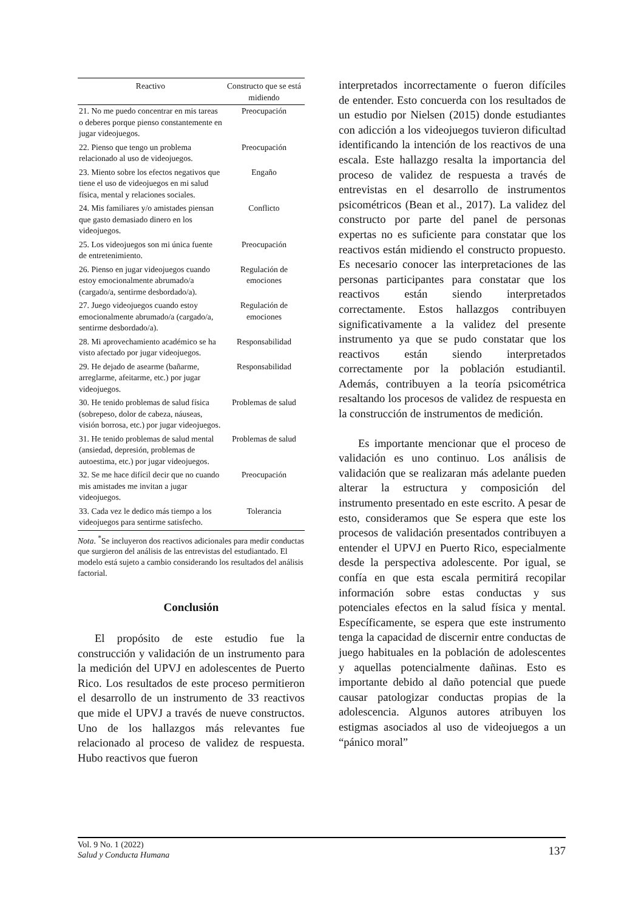| Reactivo | Constructo que se está midiendo |
| --- | --- |
| 21. No me puedo concentrar en mis tareas o deberes porque pienso constantemente en jugar videojuegos. | Preocupación |
| 22. Pienso que tengo un problema relacionado al uso de videojuegos. | Preocupación |
| 23. Miento sobre los efectos negativos que tiene el uso de videojuegos en mi salud física, mental y relaciones sociales. | Engaño |
| 24. Mis familiares y/o amistades piensan que gasto demasiado dinero en los videojuegos. | Conflicto |
| 25. Los videojuegos son mi única fuente de entretenimiento. | Preocupación |
| 26. Pienso en jugar videojuegos cuando estoy emocionalmente abrumado/a (cargado/a, sentirme desbordado/a). | Regulación de emociones |
| 27. Juego videojuegos cuando estoy emocionalmente abrumado/a (cargado/a, sentirme desbordado/a). | Regulación de emociones |
| 28. Mi aprovechamiento académico se ha visto afectado por jugar videojuegos. | Responsabilidad |
| 29. He dejado de asearme (bañarme, arreglarme, afeitarme, etc.) por jugar videojuegos. | Responsabilidad |
| 30. He tenido problemas de salud física (sobrepeso, dolor de cabeza, náuseas, visión borrosa, etc.) por jugar videojuegos. | Problemas de salud |
| 31. He tenido problemas de salud mental (ansiedad, depresión, problemas de autoestima, etc.) por jugar videojuegos. | Problemas de salud |
| 32. Se me hace difícil decir que no cuando mis amistades me invitan a jugar videojuegos. | Preocupación |
| 33. Cada vez le dedico más tiempo a los videojuegos para sentirme satisfecho. | Tolerancia |
Nota. <sup>*</sup>Se incluyeron dos reactivos adicionales para medir conductas que surgieron del análisis de las entrevistas del estudiantado. El modelo está sujeto a cambio considerando los resultados del análisis factorial.
Conclusión
El propósito de este estudio fue la construcción y validación de un instrumento para la medición del UPVJ en adolescentes de Puerto Rico. Los resultados de este proceso permitieron el desarrollo de un instrumento de 33 reactivos que mide el UPVJ a través de nueve constructos. Uno de los hallazgos más relevantes fue relacionado al proceso de validez de respuesta. Hubo reactivos que fueron
interpretados incorrectamente o fueron difíciles de entender. Esto concuerda con los resultados de un estudio por Nielsen (2015) donde estudiantes con adicción a los videojuegos tuvieron dificultad identificando la intención de los reactivos de una escala. Este hallazgo resalta la importancia del proceso de validez de respuesta a través de entrevistas en el desarrollo de instrumentos psicométricos (Bean et al., 2017). La validez del constructo por parte del panel de personas expertas no es suficiente para constatar que los reactivos están midiendo el constructo propuesto. Es necesario conocer las interpretaciones de las personas participantes para constatar que los reactivos están siendo interpretados correctamente. Estos hallazgos contribuyen significativamente a la validez del presente instrumento ya que se pudo constatar que los reactivos están siendo interpretados correctamente por la población estudiantil. Además, contribuyen a la teoría psicométrica resaltando los procesos de validez de respuesta en la construcción de instrumentos de medición.
Es importante mencionar que el proceso de validación es uno continuo. Los análisis de validación que se realizaran más adelante pueden alterar la estructura y composición del instrumento presentado en este escrito. A pesar de esto, consideramos que Se espera que este los procesos de validación presentados contribuyen a entender el UPVJ en Puerto Rico, especialmente desde la perspectiva adolescente. Por igual, se confía en que esta escala permitirá recopilar información sobre estas conductas y sus potenciales efectos en la salud física y mental. Específicamente, se espera que este instrumento tenga la capacidad de discernir entre conductas de juego habituales en la población de adolescentes y aquellas potencialmente dañinas. Esto es importante debido al daño potencial que puede causar patologizar conductas propias de la adolescencia. Algunos autores atribuyen los estigmas asociados al uso de videojuegos a un “pánico moral”
Vol. 9 No. 1 (2022)
Salud y Conducta Humana
137